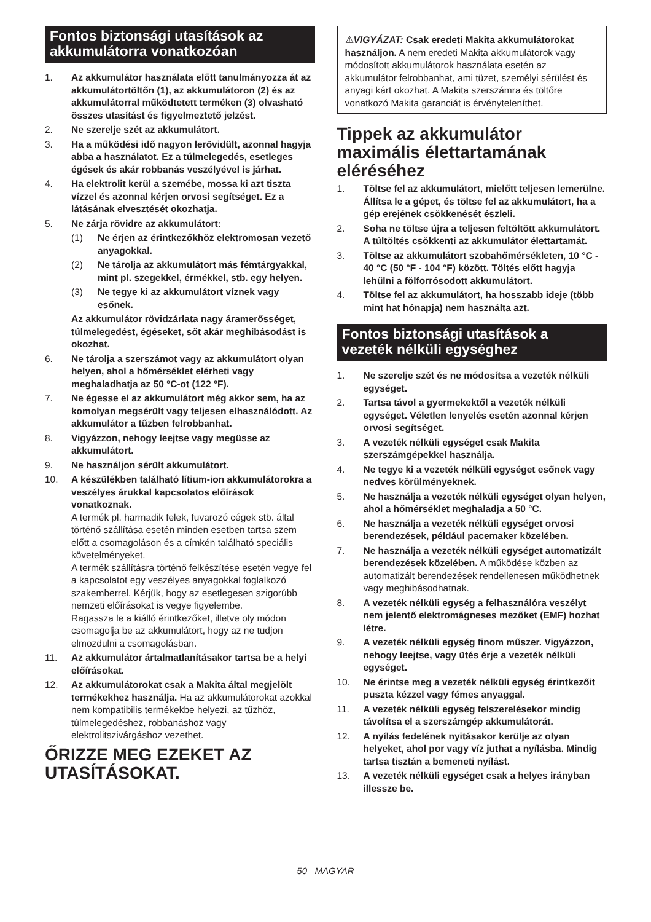Fontos biztonsági utasítások az akkumulátorra vonatkozóan
1. Az akkumulátor használata előtt tanulmányozza át az akkumulátortöltőn (1), az akkumulátoron (2) és az akkumulátorral működtetett terméken (3) olvasható összes utasítást és figyelmeztető jelzést.
2. Ne szerelje szét az akkumulátort.
3. Ha a működési idő nagyon lerövidült, azonnal hagyja abba a használatot. Ez a túlmelegedés, esetleges égések és akár robbanás veszélyével is járhat.
4. Ha elektrolit kerül a szemébe, mossa ki azt tiszta vízzel és azonnal kérjen orvosi segítséget. Ez a látásának elvesztését okozhatja.
5. Ne zárja rövidre az akkumulátort:
(1) Ne érjen az érintkezőkhöz elektromosan vezető anyagokkal.
(2) Ne tárolja az akkumulátort más fémtárgyakkal, mint pl. szegekkel, érmékkel, stb. egy helyen.
(3) Ne tegye ki az akkumulátort víznek vagy esőnek.
Az akkumulátor rövidzárlata nagy áramerősséget, túlmelegedést, égéseket, sőt akár meghibásodást is okozhat.
6. Ne tárolja a szerszámot vagy az akkumulátort olyan helyen, ahol a hőmérséklet elérheti vagy meghaladhatja az 50 °C-ot (122 °F).
7. Ne égesse el az akkumulátort még akkor sem, ha az komolyan megsérült vagy teljesen elhasználódott. Az akkumulátor a tűzben felrobbanhat.
8. Vigyázzon, nehogy leejtse vagy megüsse az akkumulátort.
9. Ne használjon sérült akkumulátort.
10. A készülékben található lítium-ion akkumulátorokra a veszélyes árukkal kapcsolatos előírások vonatkoznak.
A termék pl. harmadik felek, fuvarozó cégek stb. által történő szállítása esetén minden esetben tartsa szem előtt a csomagoláson és a címkén található speciális követelményeket.
A termék szállításra történő felkészítése esetén vegye fel a kapcsolatot egy veszélyes anyagokkal foglalkozó szakemberrel. Kérjük, hogy az esetlegesen szigorúbb nemzeti előírásokat is vegye figyelembe.
Ragassza le a kiálló érintkezőket, illetve oly módon csomagolja be az akkumulátort, hogy az ne tudjon elmozdulni a csomagolásban.
11. Az akkumulátor ártalmatlanításakor tartsa be a helyi előírásokat.
12. Az akkumulátorokat csak a Makita által megjelölt termékekhez használja. Ha az akkumulátorokat azokkal nem kompatibilis termékekbe helyezi, az tűzhöz, túlmelegedéshez, robbanáshoz vagy elektrolitszivárgáshoz vezethet.
ŐRIZZE MEG EZEKET AZ UTASÍTÁSOKAT.
⚠VIGYÁZAT: Csak eredeti Makita akkumulátorokat használjon. A nem eredeti Makita akkumulátorok vagy módosított akkumulátorok használata esetén az akkumulátor felrobbanhat, ami tüzet, személyi sérülést és anyagi kárt okozhat. A Makita szerszámra és töltőre vonatkozó Makita garanciát is érvényteleníthet.
Tippek az akkumulátor maximális élettartamának eléréséhez
1. Töltse fel az akkumulátort, mielőtt teljesen lemerülne. Állítsa le a gépet, és töltse fel az akkumulátort, ha a gép erejének csökkenését észleli.
2. Soha ne töltse újra a teljesen feltöltött akkumulátort. A túltöltés csökkenti az akkumulátor élettartamát.
3. Töltse az akkumulátort szobahőmérsékleten, 10 °C - 40 °C (50 °F - 104 °F) között. Töltés előtt hagyja lehűlni a fölforrósodott akkumulátort.
4. Töltse fel az akkumulátort, ha hosszabb ideje (több mint hat hónapja) nem használta azt.
Fontos biztonsági utasítások a vezeték nélküli egységhez
1. Ne szerelje szét és ne módosítsa a vezeték nélküli egységet.
2. Tartsa távol a gyermekektől a vezeték nélküli egységet. Véletlen lenyelés esetén azonnal kérjen orvosi segítséget.
3. A vezeték nélküli egységet csak Makita szerszámgépekkel használja.
4. Ne tegye ki a vezeték nélküli egységet esőnek vagy nedves körülményeknek.
5. Ne használja a vezeték nélküli egységet olyan helyen, ahol a hőmérséklet meghaladja a 50 °C.
6. Ne használja a vezeték nélküli egységet orvosi berendezések, például pacemaker közelében.
7. Ne használja a vezeték nélküli egységet automatizált berendezések közelében. A működése közben az automatizált berendezések rendellenesen működhetnek vagy meghibásodhatnak.
8. A vezeték nélküli egység a felhasználóra veszélyt nem jelentő elektromágneses mezőket (EMF) hozhat létre.
9. A vezeték nélküli egység finom műszer. Vigyázzon, nehogy leejtse, vagy ütés érje a vezeték nélküli egységet.
10. Ne érintse meg a vezeték nélküli egység érintkezőit puszta kézzel vagy fémes anyaggal.
11. A vezeték nélküli egység felszerelésekor mindig távolítsa el a szerszámgép akkumulátorát.
12. A nyílás fedelének nyitásakor kerülje az olyan helyeket, ahol por vagy víz juthat a nyílásba. Mindig tartsa tisztán a bemeneti nyílást.
13. A vezeték nélküli egységet csak a helyes irányban illessze be.
50 MAGYAR